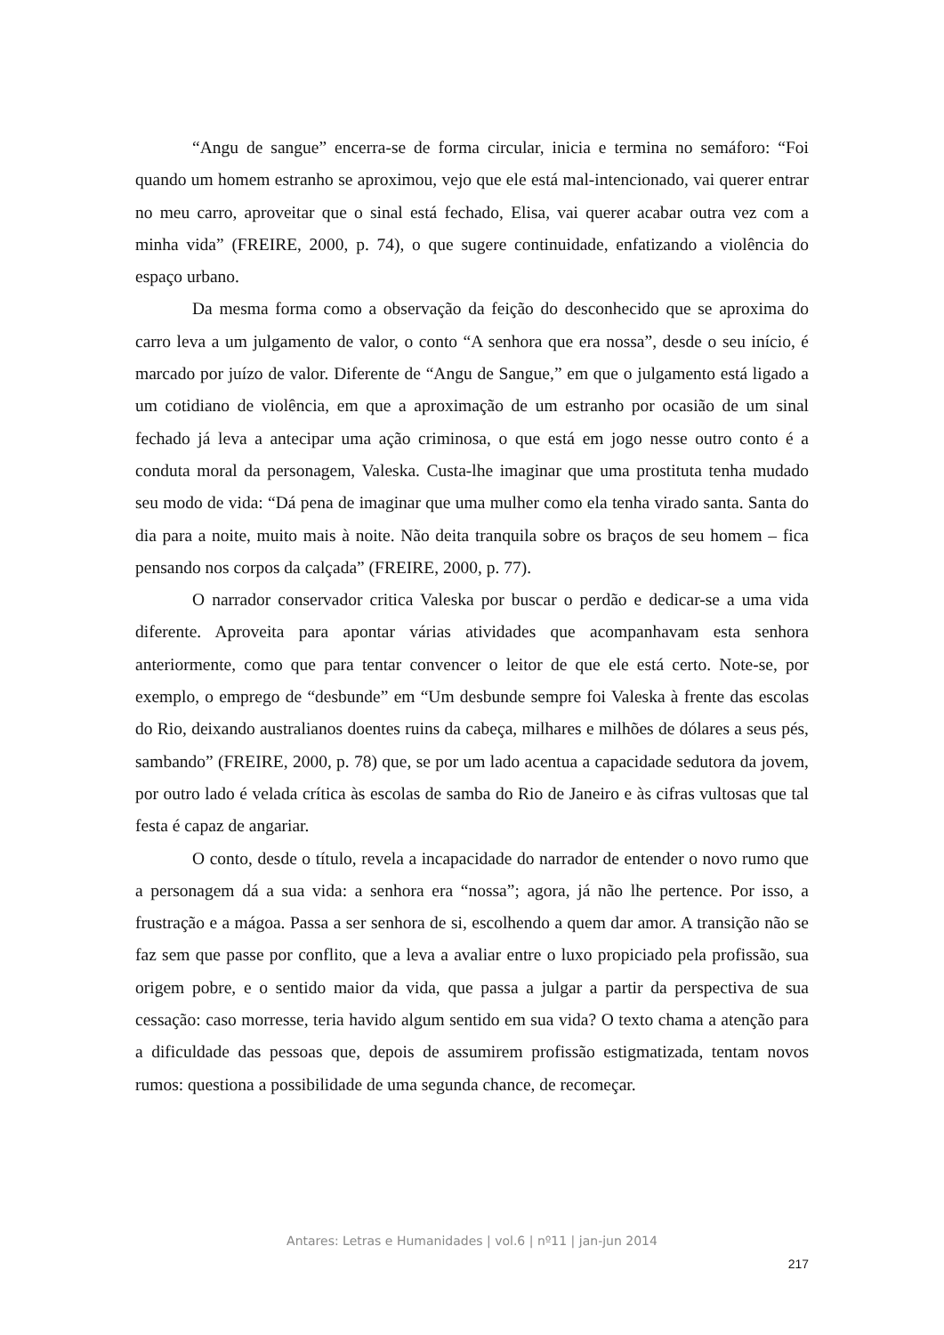“Angu de sangue” encerra-se de forma circular, inicia e termina no semáforo: “Foi quando um homem estranho se aproximou, vejo que ele está mal-intencionado, vai querer entrar no meu carro, aproveitar que o sinal está fechado, Elisa, vai querer acabar outra vez com a minha vida” (FREIRE, 2000, p. 74), o que sugere continuidade, enfatizando a violência do espaço urbano.
Da mesma forma como a observação da feição do desconhecido que se aproxima do carro leva a um julgamento de valor, o conto “A senhora que era nossa”, desde o seu início, é marcado por juízo de valor. Diferente de “Angu de Sangue,” em que o julgamento está ligado a um cotidiano de violência, em que a aproximação de um estranho por ocasião de um sinal fechado já leva a antecipar uma ação criminosa, o que está em jogo nesse outro conto é a conduta moral da personagem, Valeska. Custa-lhe imaginar que uma prostituta tenha mudado seu modo de vida: “Dá pena de imaginar que uma mulher como ela tenha virado santa. Santa do dia para a noite, muito mais à noite. Não deita tranquila sobre os braços de seu homem – fica pensando nos corpos da calçada” (FREIRE, 2000, p. 77).
O narrador conservador critica Valeska por buscar o perdão e dedicar-se a uma vida diferente. Aproveita para apontar várias atividades que acompanhavam esta senhora anteriormente, como que para tentar convencer o leitor de que ele está certo. Note-se, por exemplo, o emprego de “desbunde” em “Um desbunde sempre foi Valeska à frente das escolas do Rio, deixando australianos doentes ruins da cabeça, milhares e milhões de dólares a seus pés, sambando” (FREIRE, 2000, p. 78) que, se por um lado acentua a capacidade sedutora da jovem, por outro lado é velada crítica às escolas de samba do Rio de Janeiro e às cifras vultosas que tal festa é capaz de angariar.
O conto, desde o título, revela a incapacidade do narrador de entender o novo rumo que a personagem dá a sua vida: a senhora era “nossa”; agora, já não lhe pertence. Por isso, a frustração e a mágoa. Passa a ser senhora de si, escolhendo a quem dar amor. A transição não se faz sem que passe por conflito, que a leva a avaliar entre o luxo propiciado pela profissão, sua origem pobre, e o sentido maior da vida, que passa a julgar a partir da perspectiva de sua cessação: caso morresse, teria havido algum sentido em sua vida? O texto chama a atenção para a dificuldade das pessoas que, depois de assumirem profissão estigmatizada, tentam novos rumos: questiona a possibilidade de uma segunda chance, de recomeçar.
Antares: Letras e Humanidades | vol.6 | nº11 | jan-jun 2014
217